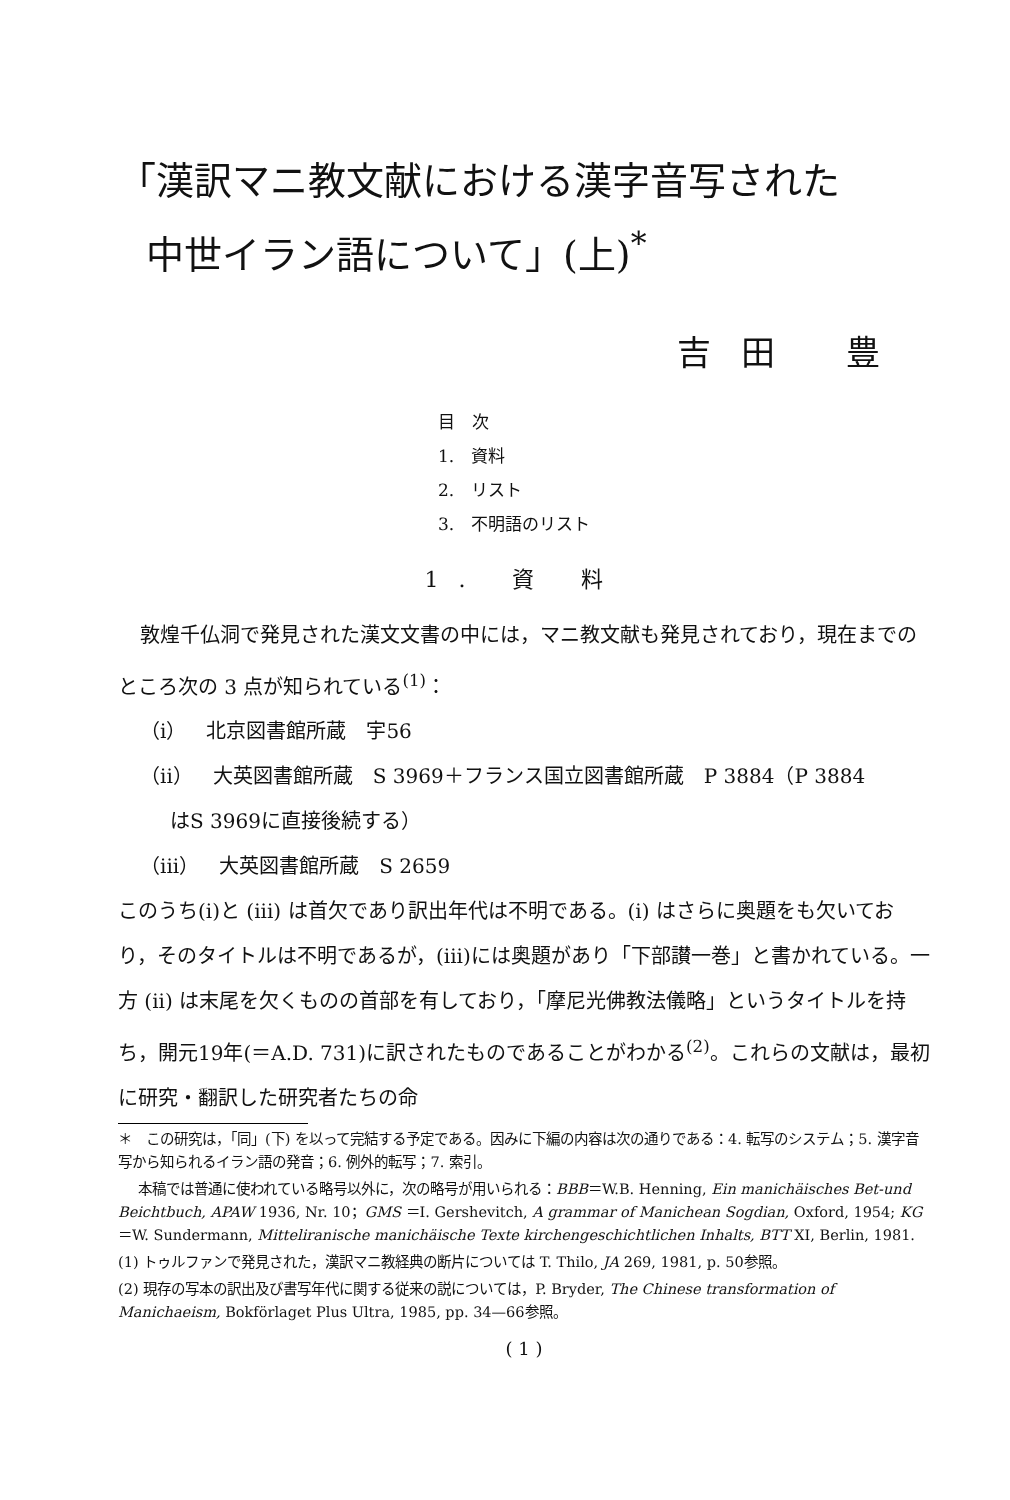「漢訳マニ教文献における漢字音写された
中世イラン語について」(上)<sup>*</sup>
吉田 豊
目　次
1.　資料
2.　リスト
3.　不明語のリスト
1. 資 料
敦煌千仏洞で発見された漢文文書の中には，マニ教文献も発見されており，現在までのところ次の 3 点が知られている<sup>(1)</sup>：
（i）　北京図書館所蔵　宇56
（ii）　大英図書館所蔵　S 3969＋フランス国立図書館所蔵　P 3884（P 3884
はS 3969に直接後続する）
（iii）　大英図書館所蔵　S 2659
このうち(i)と (iii) は首欠であり訳出年代は不明である。(i) はさらに奥題をも欠いており，そのタイトルは不明であるが，(iii)には奥題があり「下部讃一巻」と書かれている。一方 (ii) は末尾を欠くものの首部を有しており，「摩尼光佛教法儀略」というタイトルを持ち，開元19年(＝A.D. 731)に訳されたものであることがわかる<sup>(2)</sup>。これらの文献は，最初に研究・翻訳した研究者たちの命
＊　この研究は，「同」(下) を以って完結する予定である。因みに下編の内容は次の通りである：4. 転写のシステム；5. 漢字音写から知られるイラン語の発音；6. 例外的転写；7. 索引。
本稿では普通に使われている略号以外に，次の略号が用いられる：BBB＝W.B. Henning, Ein manichäisches Bet-und Beichtbuch, APAW 1936, Nr. 10；GMS ＝I. Gershevitch, A grammar of Manichean Sogdian, Oxford, 1954; KG＝W. Sundermann, Mitteliranische manichäische Texte kirchengeschichtlichen Inhalts, BTT XI, Berlin, 1981.
(1) トゥルファンで発見された，漢訳マニ教経典の断片については T. Thilo, JA 269, 1981, p. 50参照。
(2) 現存の写本の訳出及び書写年代に関する従来の説については，P. Bryder, The Chinese transformation of Manichaeism, Bokförlaget Plus Ultra, 1985, pp. 34—66参照。
( 1 )